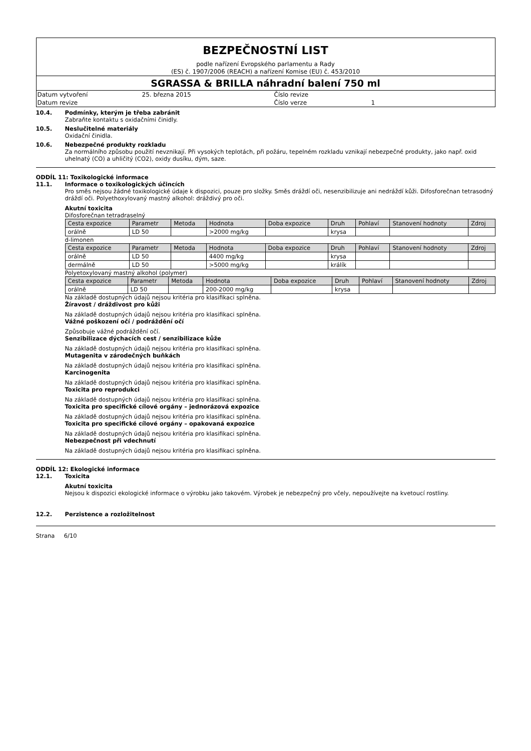BEZPEČNOSTNÍ LIST
podle nařízení Evropského parlamentu a Rady
(ES) č. 1907/2006 (REACH) a nařízení Komise (EU) č. 453/2010
SGRASSA & BRILLA náhradní balení 750 ml
| Datum vytvoření | 25. března 2015 | Číslo revize | |
| Datum revize | | Číslo verze | 1 |
10.4. Podmínky, kterým je třeba zabránit
Zabraňte kontaktu s oxidačními činidly.
10.5. Neslučitelné materiály
Oxidační činidla.
10.6. Nebezpečné produkty rozkladu
Za normálního způsobu použití nevznikají. Při vysokých teplotách, při požáru, tepelném rozkladu vznikají nebezpečné produkty, jako např. oxid uhelnatý (CO) a uhličitý (CO2), oxidy dusíku, dým, saze.
ODDÍL 11: Toxikologické informace
11.1. Informace o toxikologických účincích
Pro směs nejsou žádné toxikologické údaje k dispozici, pouze pro složky. Směs dráždí oči, nesenzibilizuje ani nedráždí kůži. Difosforečnan tetrasodný dráždí oči. Polyethoxylovaný mastný alkohol: dráždivý pro oči.
Akutní toxicita
Difosforečnan tetradraselný
| Cesta expozice | Parametr | Metoda | Hodnota | Doba expozice | Druh | Pohlaví | Stanovení hodnoty | Zdroj |
| --- | --- | --- | --- | --- | --- | --- | --- | --- |
| orálně | LD 50 | | >2000 mg/kg | | krysa | | | |
d-limonen
| Cesta expozice | Parametr | Metoda | Hodnota | Doba expozice | Druh | Pohlaví | Stanovení hodnoty | Zdroj |
| --- | --- | --- | --- | --- | --- | --- | --- | --- |
| orálně | LD 50 | | 4400 mg/kg | | krysa | | | |
| dermálně | LD 50 | | >5000 mg/kg | | králík | | | |
Polyetoxylovaný mastný alkohol (polymer)
| Cesta expozice | Parametr | Metoda | Hodnota | Doba expozice | Druh | Pohlaví | Stanovení hodnoty | Zdroj |
| --- | --- | --- | --- | --- | --- | --- | --- | --- |
| orálně | LD 50 | | 200-2000 mg/kg | | krysa | | | |
Na základě dostupných údajů nejsou kritéria pro klasifikaci splněna.
Žíravost / dráždivost pro kůži
Na základě dostupných údajů nejsou kritéria pro klasifikaci splněna.
Vážné poškození očí / podráždění očí
Způsobuje vážné podráždění očí.
Senzibilizace dýchacích cest / senzibilizace kůže
Na základě dostupných údajů nejsou kritéria pro klasifikaci splněna.
Mutagenita v zárodečných buňkách
Na základě dostupných údajů nejsou kritéria pro klasifikaci splněna.
Karcinogenita
Na základě dostupných údajů nejsou kritéria pro klasifikaci splněna.
Toxicita pro reprodukci
Na základě dostupných údajů nejsou kritéria pro klasifikaci splněna.
Toxicita pro specifické cílové orgány – jednorázová expozice
Na základě dostupných údajů nejsou kritéria pro klasifikaci splněna.
Toxicita pro specifické cílové orgány – opakovaná expozice
Na základě dostupných údajů nejsou kritéria pro klasifikaci splněna.
Nebezpečnost při vdechnutí
Na základě dostupných údajů nejsou kritéria pro klasifikaci splněna.
ODDÍL 12: Ekologické informace
12.1. Toxicita
Akutní toxicita
Nejsou k dispozici ekologické informace o výrobku jako takovém. Výrobek je nebezpečný pro včely, nepoužívejte na kvetoucí rostliny.
12.2. Perzistence a rozložitelnost
Strana 6/10